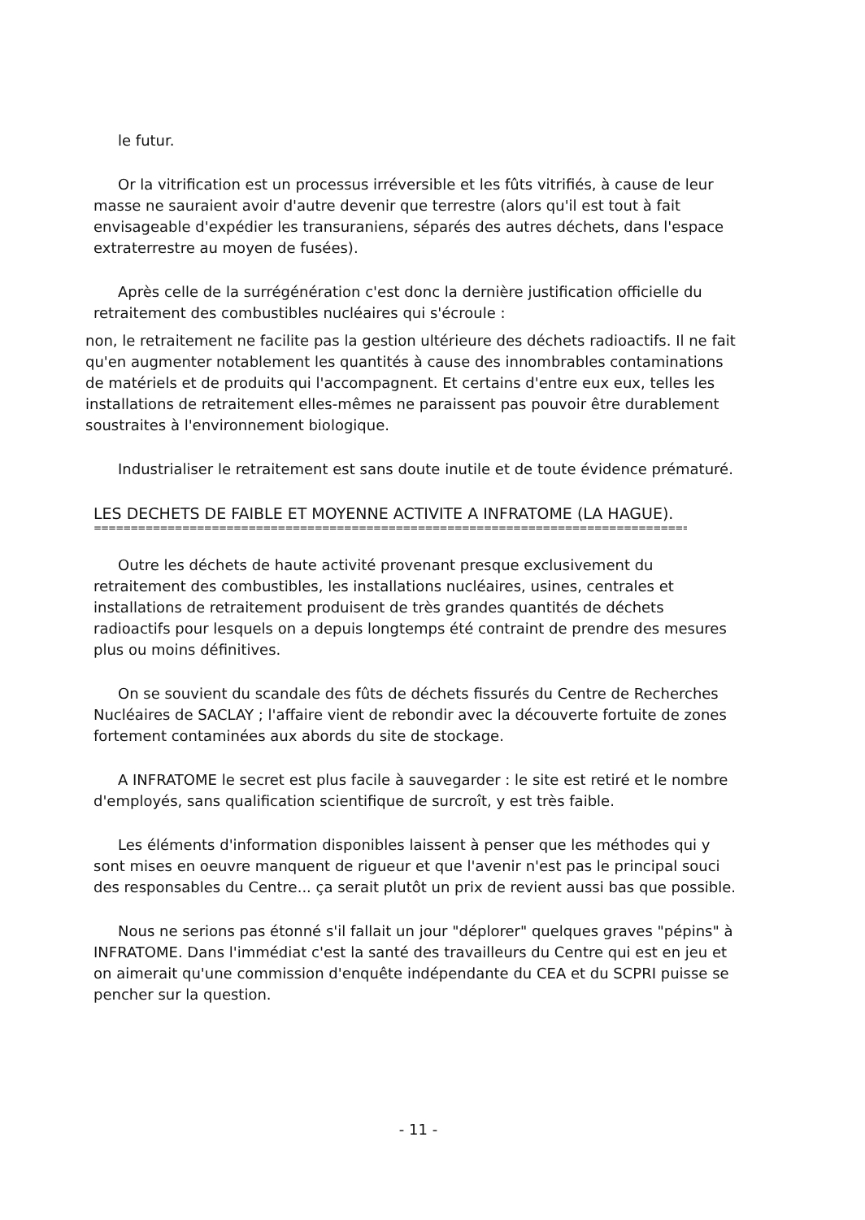le futur.
Or la vitrification est un processus irréversible et les fûts vitrifiés, à cause de leur masse ne sauraient avoir d'autre devenir que terrestre (alors qu'il est tout à fait envisageable d'expédier les transuraniens, séparés des autres déchets, dans l'espace extraterrestre au moyen de fusées).
Après celle de la surrégénération c'est donc la dernière justification officielle du retraitement des combustibles nucléaires qui s'écroule :
non, le retraitement ne facilite pas la gestion ultérieure des déchets radioactifs. Il ne fait qu'en augmenter notablement les quantités à cause des innombrables contaminations de matériels et de produits qui l'accompagnent. Et certains d'entre eux eux, telles les installations de retraitement elles-mêmes ne paraissent pas pouvoir être durablement soustraites à l'environnement biologique.
Industrialiser le retraitement est sans doute inutile et de toute évidence prématuré.
LES DECHETS DE FAIBLE ET MOYENNE ACTIVITE A INFRATOME (LA HAGUE).
==================================================================================================
Outre les déchets de haute activité provenant presque exclusivement du retraitement des combustibles, les installations nucléaires, usines, centrales et installations de retraitement produisent de très grandes quantités de déchets radioactifs pour lesquels on a depuis longtemps été contraint de prendre des mesures plus ou moins définitives.
On se souvient du scandale des fûts de déchets fissurés du Centre de Recherches Nucléaires de SACLAY ; l'affaire vient de rebondir avec la découverte fortuite de zones fortement contaminées aux abords du site de stockage.
A INFRATOME le secret est plus facile à sauvegarder : le site est retiré et le nombre d'employés, sans qualification scientifique de surcroît, y est très faible.
Les éléments d'information disponibles laissent à penser que les méthodes qui y sont mises en oeuvre manquent de rigueur et que l'avenir n'est pas le principal souci des responsables du Centre... ça serait plutôt un prix de revient aussi bas que possible.
Nous ne serions pas étonné s'il fallait un jour "déplorer" quelques graves "pépins" à INFRATOME. Dans l'immédiat c'est la santé des travailleurs du Centre qui est en jeu et on aimerait qu'une commission d'enquête indépendante du CEA et du SCPRI puisse se pencher sur la question.
- 11 -